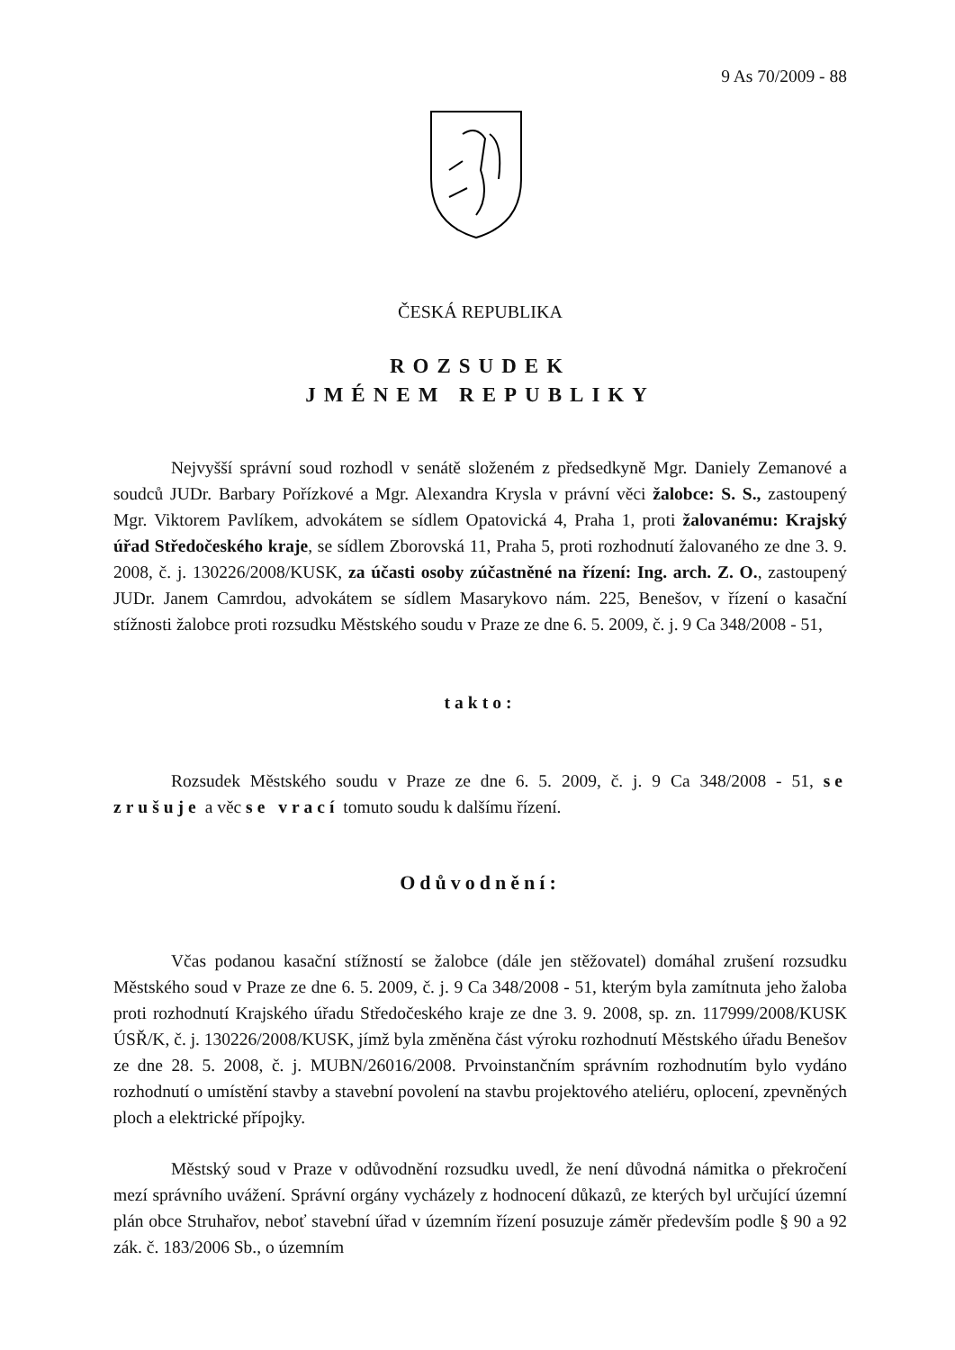9 As 70/2009 - 88
ČESKÁ REPUBLIKA
ROZSUDEK
JMÉNEM REPUBLIKY
Nejvyšší správní soud rozhodl v senátě složeném z předsedkyně Mgr. Daniely Zemanové a soudců JUDr. Barbary Pořízkové a Mgr. Alexandra Krysla v právní věci žalobce: S. S., zastoupený Mgr. Viktorem Pavlíkem, advokátem se sídlem Opatovická 4, Praha 1, proti žalovanému: Krajský úřad Středočeského kraje, se sídlem Zborovská 11, Praha 5, proti rozhodnutí žalovaného ze dne 3. 9. 2008, č. j. 130226/2008/KUSK, za účasti osoby zúčastněné na řízení: Ing. arch. Z. O., zastoupený JUDr. Janem Camrdou, advokátem se sídlem Masarykovo nám. 225, Benešov, v řízení o kasační stížnosti žalobce proti rozsudku Městského soudu v Praze ze dne 6. 5. 2009, č. j. 9 Ca 348/2008 - 51,
takto:
Rozsudek Městského soudu v Praze ze dne 6. 5. 2009, č. j. 9 Ca 348/2008 - 51, se zrušuje a věc se vrací tomuto soudu k dalšímu řízení.
Odůvodnění:
Včas podanou kasační stížností se žalobce (dále jen stěžovatel) domáhal zrušení rozsudku Městského soud v Praze ze dne 6. 5. 2009, č. j. 9 Ca 348/2008 - 51, kterým byla zamítnuta jeho žaloba proti rozhodnutí Krajského úřadu Středočeského kraje ze dne 3. 9. 2008, sp. zn. 117999/2008/KUSK ÚSŘ/K, č. j. 130226/2008/KUSK, jímž byla změněna část výroku rozhodnutí Městského úřadu Benešov ze dne 28. 5. 2008, č. j. MUBN/26016/2008. Prvoinstančním správním rozhodnutím bylo vydáno rozhodnutí o umístění stavby a stavební povolení na stavbu projektového ateliéru, oplocení, zpevněných ploch a elektrické přípojky.
Městský soud v Praze v odůvodnění rozsudku uvedl, že není důvodná námitka o překročení mezí správního uvážení. Správní orgány vycházely z hodnocení důkazů, ze kterých byl určující územní plán obce Struhařov, neboť stavební úřad v územním řízení posuzuje záměr především podle § 90 a 92 zák. č. 183/2006 Sb., o územním